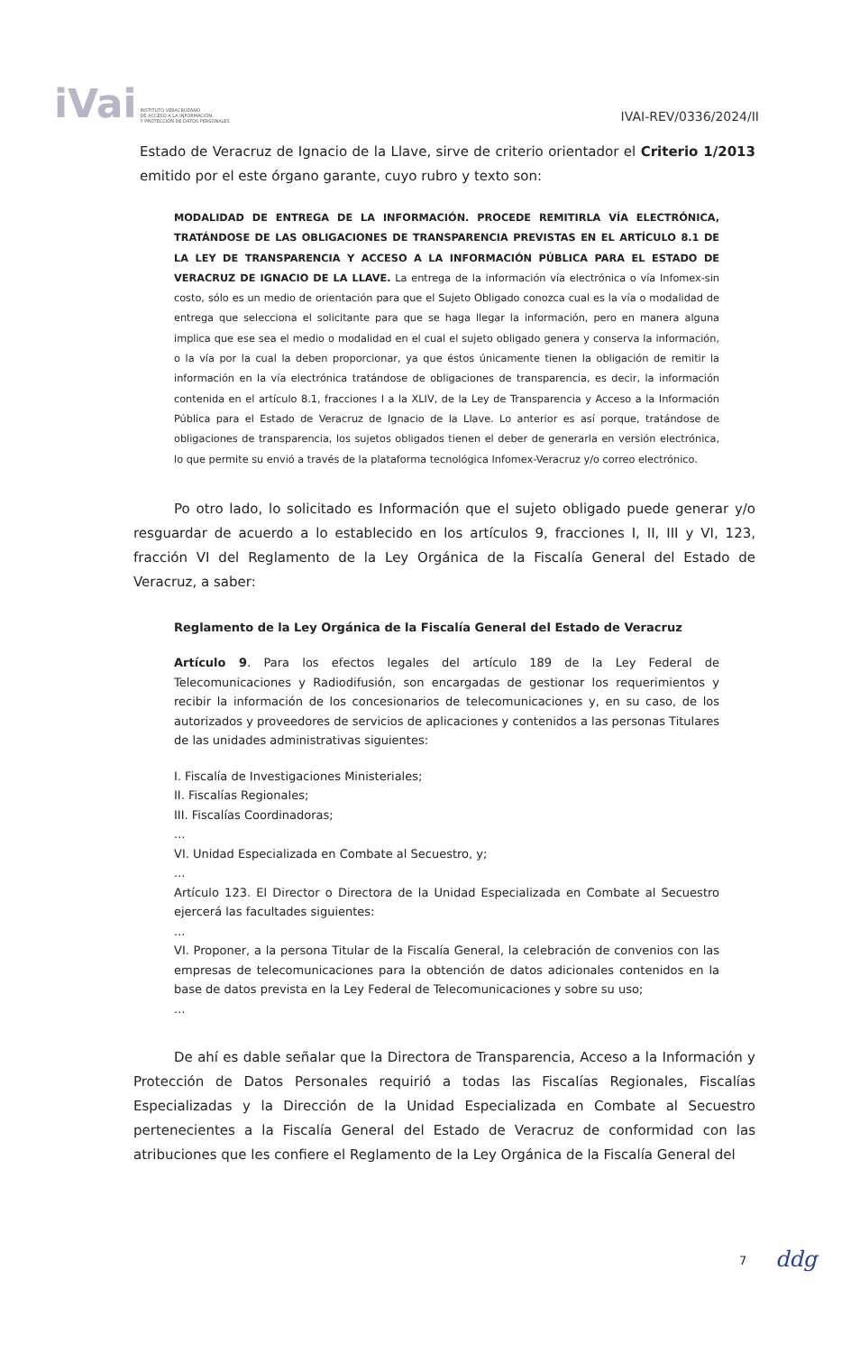iVai INSTITUTO VERACRUZANO
DE ACCESO A LA INFORMACIÓN
Y PROTECCIÓN DE DATOS PERSONALES
IVAI-REV/0336/2024/II
Estado de Veracruz de Ignacio de la Llave, sirve de criterio orientador el Criterio 1/2013 emitido por el este órgano garante, cuyo rubro y texto son:
MODALIDAD DE ENTREGA DE LA INFORMACIÓN. PROCEDE REMITIRLA VÍA ELECTRÓNICA, TRATÁNDOSE DE LAS OBLIGACIONES DE TRANSPARENCIA PREVISTAS EN EL ARTÍCULO 8.1 DE LA LEY DE TRANSPARENCIA Y ACCESO A LA INFORMACIÓN PÚBLICA PARA EL ESTADO DE VERACRUZ DE IGNACIO DE LA LLAVE. La entrega de la información vía electrónica o vía Infomex-sin costo, sólo es un medio de orientación para que el Sujeto Obligado conozca cual es la vía o modalidad de entrega que selecciona el solicitante para que se haga llegar la información, pero en manera alguna implica que ese sea el medio o modalidad en el cual el sujeto obligado genera y conserva la información, o la vía por la cual la deben proporcionar, ya que éstos únicamente tienen la obligación de remitir la información en la vía electrónica tratándose de obligaciones de transparencia, es decir, la información contenida en el artículo 8.1, fracciones I a la XLIV, de la Ley de Transparencia y Acceso a la Información Pública para el Estado de Veracruz de Ignacio de la Llave. Lo anterior es así porque, tratándose de obligaciones de transparencia, los sujetos obligados tienen el deber de generarla en versión electrónica, lo que permite su envió a través de la plataforma tecnológica Infomex-Veracruz y/o correo electrónico.
Po otro lado, lo solicitado es Información que el sujeto obligado puede generar y/o resguardar de acuerdo a lo establecido en los artículos 9, fracciones I, II, III y VI, 123, fracción VI del Reglamento de la Ley Orgánica de la Fiscalía General del Estado de Veracruz, a saber:
Reglamento de la Ley Orgánica de la Fiscalía General del Estado de Veracruz
Artículo 9. Para los efectos legales del artículo 189 de la Ley Federal de Telecomunicaciones y Radiodifusión, son encargadas de gestionar los requerimientos y recibir la información de los concesionarios de telecomunicaciones y, en su caso, de los autorizados y proveedores de servicios de aplicaciones y contenidos a las personas Titulares de las unidades administrativas siguientes:
I. Fiscalía de Investigaciones Ministeriales;
II. Fiscalías Regionales;
III. Fiscalías Coordinadoras;
...
VI. Unidad Especializada en Combate al Secuestro, y;
...
Artículo 123. El Director o Directora de la Unidad Especializada en Combate al Secuestro ejercerá las facultades siguientes:
...
VI. Proponer, a la persona Titular de la Fiscalía General, la celebración de convenios con las empresas de telecomunicaciones para la obtención de datos adicionales contenidos en la base de datos prevista en la Ley Federal de Telecomunicaciones y sobre su uso;
...
De ahí es dable señalar que la Directora de Transparencia, Acceso a la Información y Protección de Datos Personales requirió a todas las Fiscalías Regionales, Fiscalías Especializadas y la Dirección de la Unidad Especializada en Combate al Secuestro pertenecientes a la Fiscalía General del Estado de Veracruz de conformidad con las atribuciones que les confiere el Reglamento de la Ley Orgánica de la Fiscalía General del
7 ddg